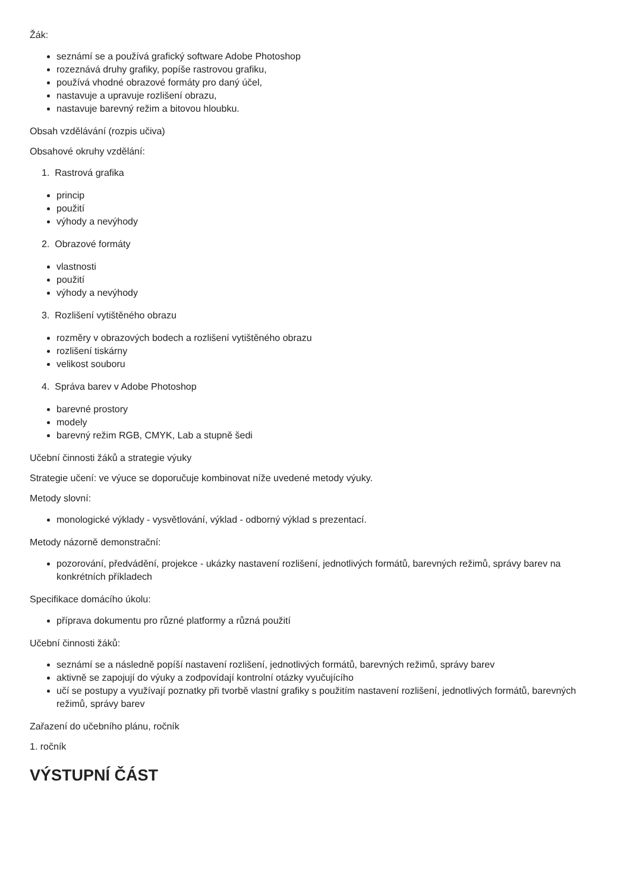Žák:
seznámí se a používá grafický software Adobe Photoshop
rozeznává druhy grafiky, popíše rastrovou grafiku,
používá vhodné obrazové formáty pro daný účel,
nastavuje a upravuje rozlišení obrazu,
nastavuje barevný režim a bitovou hloubku.
Obsah vzdělávání (rozpis učiva)
Obsahové okruhy vzdělání:
1. Rastrová grafika
princip
použití
výhody a nevýhody
2. Obrazové formáty
vlastnosti
použití
výhody a nevýhody
3. Rozlišení vytištěného obrazu
rozměry v obrazových bodech a rozlišení vytištěného obrazu
rozlišení tiskárny
velikost souboru
4. Správa barev v Adobe Photoshop
barevné prostory
modely
barevný režim RGB, CMYK, Lab a stupně šedi
Učební činnosti žáků a strategie výuky
Strategie učení: ve výuce se doporučuje kombinovat níže uvedené metody výuky.
Metody slovní:
monologické výklady - vysvětlování, výklad - odborný výklad s prezentací.
Metody názorně demonstrační:
pozorování, předvádění, projekce - ukázky nastavení rozlišení, jednotlivých formátů, barevných režimů, správy barev na konkrétních příkladech
Specifikace domácího úkolu:
příprava dokumentu pro různé platformy a různá použití
Učební činnosti žáků:
seznámí se a následně popíší nastavení rozlišení, jednotlivých formátů, barevných režimů, správy barev
aktivně se zapojují do výuky a zodpovídají kontrolní otázky vyučujícího
učí se postupy a využívají poznatky při tvorbě vlastní grafiky s použitím nastavení rozlišení, jednotlivých formátů, barevných režimů, správy barev
Zařazení do učebního plánu, ročník
1. ročník
VÝSTUPNÍ ČÁST